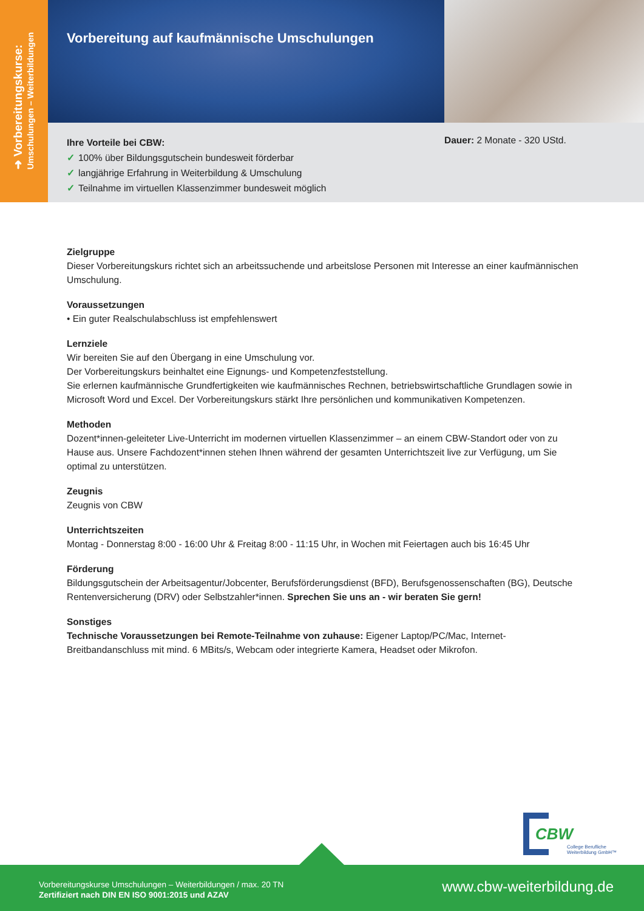➜ Vorbereitungskurse:
Umschulungen – Weiterbildungen
Vorbereitung auf kaufmännische Umschulungen
Ihre Vorteile bei CBW:
✓ 100% über Bildungsgutschein bundesweit förderbar
✓ langjährige Erfahrung in Weiterbildung & Umschulung
✓ Teilnahme im virtuellen Klassenzimmer bundesweit möglich
Dauer: 2 Monate - 320 UStd.
Zielgruppe
Dieser Vorbereitungskurs richtet sich an arbeitssuchende und arbeitslose Personen mit Interesse an einer kaufmännischen Umschulung.
Voraussetzungen
• Ein guter Realschulabschluss ist empfehlenswert
Lernziele
Wir bereiten Sie auf den Übergang in eine Umschulung vor.
Der Vorbereitungskurs beinhaltet eine Eignungs- und Kompetenzfeststellung.
Sie erlernen kaufmännische Grundfertigkeiten wie kaufmännisches Rechnen, betriebswirtschaftliche Grundlagen sowie in Microsoft Word und Excel. Der Vorbereitungskurs stärkt Ihre persönlichen und kommunikativen Kompetenzen.
Methoden
Dozent*innen-geleiteter Live-Unterricht im modernen virtuellen Klassenzimmer – an einem CBW-Standort oder von zu Hause aus. Unsere Fachdozent*innen stehen Ihnen während der gesamten Unterrichtszeit live zur Verfügung, um Sie optimal zu unterstützen.
Zeugnis
Zeugnis von CBW
Unterrichtszeiten
Montag - Donnerstag 8:00 - 16:00 Uhr & Freitag 8:00 - 11:15 Uhr, in Wochen mit Feiertagen auch bis 16:45 Uhr
Förderung
Bildungsgutschein der Arbeitsagentur/Jobcenter, Berufsförderungsdienst (BFD), Berufsgenossenschaften (BG), Deutsche Rentenversicherung (DRV) oder Selbstzahler*innen. Sprechen Sie uns an - wir beraten Sie gern!
Sonstiges
Technische Voraussetzungen bei Remote-Teilnahme von zuhause: Eigener Laptop/PC/Mac, Internet-Breitbandanschluss mit mind. 6 MBits/s, Webcam oder integrierte Kamera, Headset oder Mikrofon.
CBW
College Berufliche
Weiterbildung GmbH™
Vorbereitungskurse Umschulungen – Weiterbildungen / max. 20 TN
Zertifiziert nach DIN EN ISO 9001:2015 und AZAV
www.cbw-weiterbildung.de